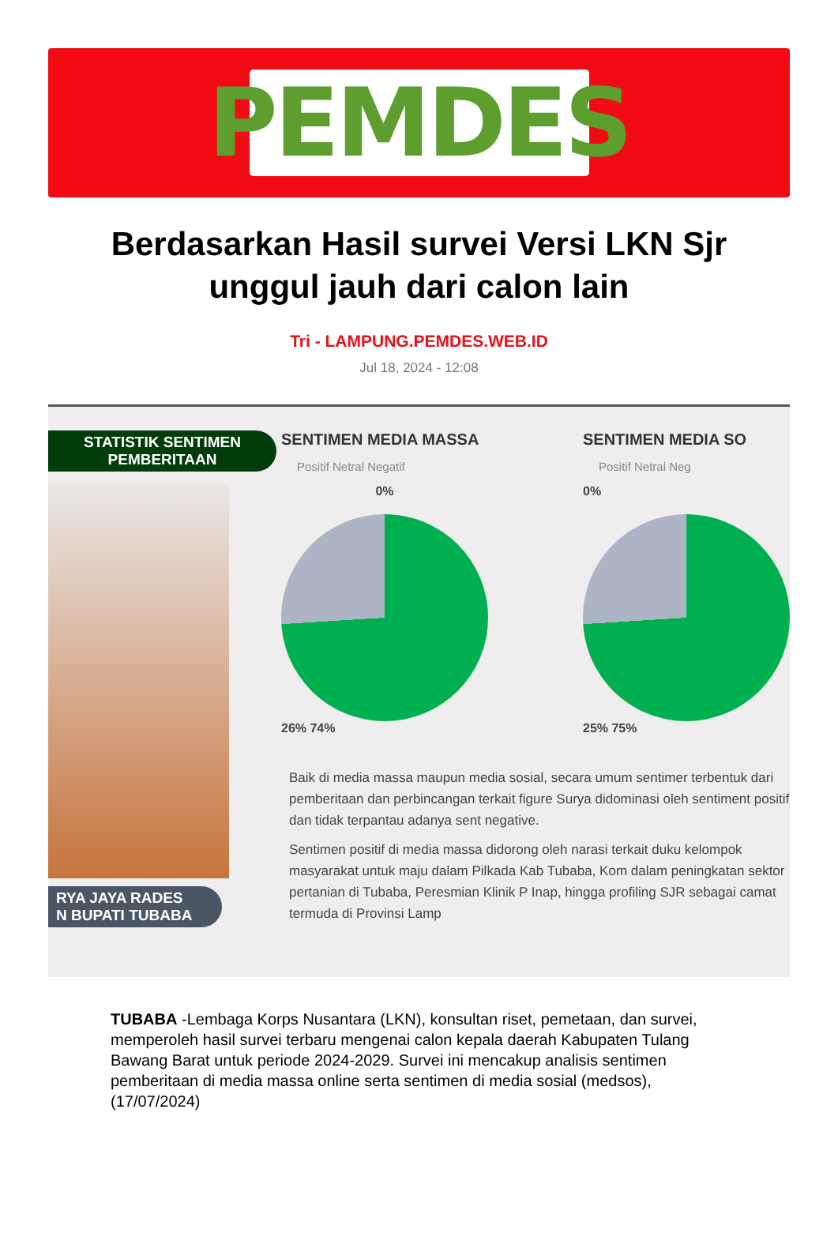PEMDES
Berdasarkan Hasil survei Versi LKN Sjr unggul jauh dari calon lain
Tri - LAMPUNG.PEMDES.WEB.ID
Jul 18, 2024 - 12:08
STATISTIK SENTIMEN
PEMBERITAAN
RYA JAYA RADES
N BUPATI TUBABA
SENTIMEN MEDIA MASSA
Positif Netral Negatif
0%
26% 74%
SENTIMEN MEDIA SO
Positif Netral Neg
0%
25% 75%
Baik di media massa maupun media sosial, secara umum sentimer terbentuk dari pemberitaan dan perbincangan terkait figure Surya didominasi oleh sentiment positif dan tidak terpantau adanya sent negative.
Sentimen positif di media massa didorong oleh narasi terkait duku kelompok masyarakat untuk maju dalam Pilkada Kab Tubaba, Kom dalam peningkatan sektor pertanian di Tubaba, Peresmian Klinik P Inap, hingga profiling SJR sebagai camat termuda di Provinsi Lamp
TUBABA -Lembaga Korps Nusantara (LKN), konsultan riset, pemetaan, dan survei, memperoleh hasil survei terbaru mengenai calon kepala daerah Kabupaten Tulang Bawang Barat untuk periode 2024-2029. Survei ini mencakup analisis sentimen pemberitaan di media massa online serta sentimen di media sosial (medsos), (17/07/2024)